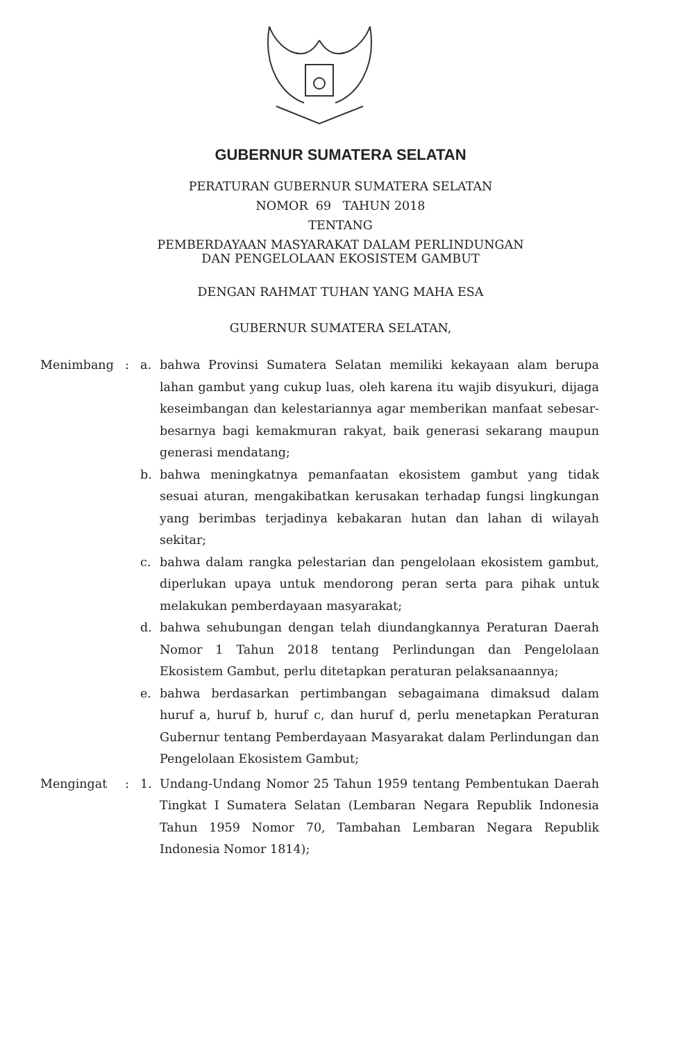GUBERNUR SUMATERA SELATAN
PERATURAN GUBERNUR SUMATERA SELATAN
NOMOR 69 TAHUN 2018
TENTANG
PEMBERDAYAAN MASYARAKAT DALAM PERLINDUNGAN
DAN PENGELOLAAN EKOSISTEM GAMBUT
DENGAN RAHMAT TUHAN YANG MAHA ESA
GUBERNUR SUMATERA SELATAN,
| Menimbang | : | a. | bahwa Provinsi Sumatera Selatan memiliki kekayaan alam berupa lahan gambut yang cukup luas, oleh karena itu wajib disyukuri, dijaga keseimbangan dan kelestariannya agar memberikan manfaat sebesar-besarnya bagi kemakmuran rakyat, baik generasi sekarang maupun generasi mendatang; |
| | | b. | bahwa meningkatnya pemanfaatan ekosistem gambut yang tidak sesuai aturan, mengakibatkan kerusakan terhadap fungsi lingkungan yang berimbas terjadinya kebakaran hutan dan lahan di wilayah sekitar; |
| | | c. | bahwa dalam rangka pelestarian dan pengelolaan ekosistem gambut, diperlukan upaya untuk mendorong peran serta para pihak untuk melakukan pemberdayaan masyarakat; |
| | | d. | bahwa sehubungan dengan telah diundangkannya Peraturan Daerah Nomor 1 Tahun 2018 tentang Perlindungan dan Pengelolaan Ekosistem Gambut, perlu ditetapkan peraturan pelaksanaannya; |
| | | e. | bahwa berdasarkan pertimbangan sebagaimana dimaksud dalam huruf a, huruf b, huruf c, dan huruf d, perlu menetapkan Peraturan Gubernur tentang Pemberdayaan Masyarakat dalam Perlindungan dan Pengelolaan Ekosistem Gambut; |
| Mengingat | : | 1. | Undang-Undang Nomor 25 Tahun 1959 tentang Pembentukan Daerah Tingkat I Sumatera Selatan (Lembaran Negara Republik Indonesia Tahun 1959 Nomor 70, Tambahan Lembaran Negara Republik Indonesia Nomor 1814); |